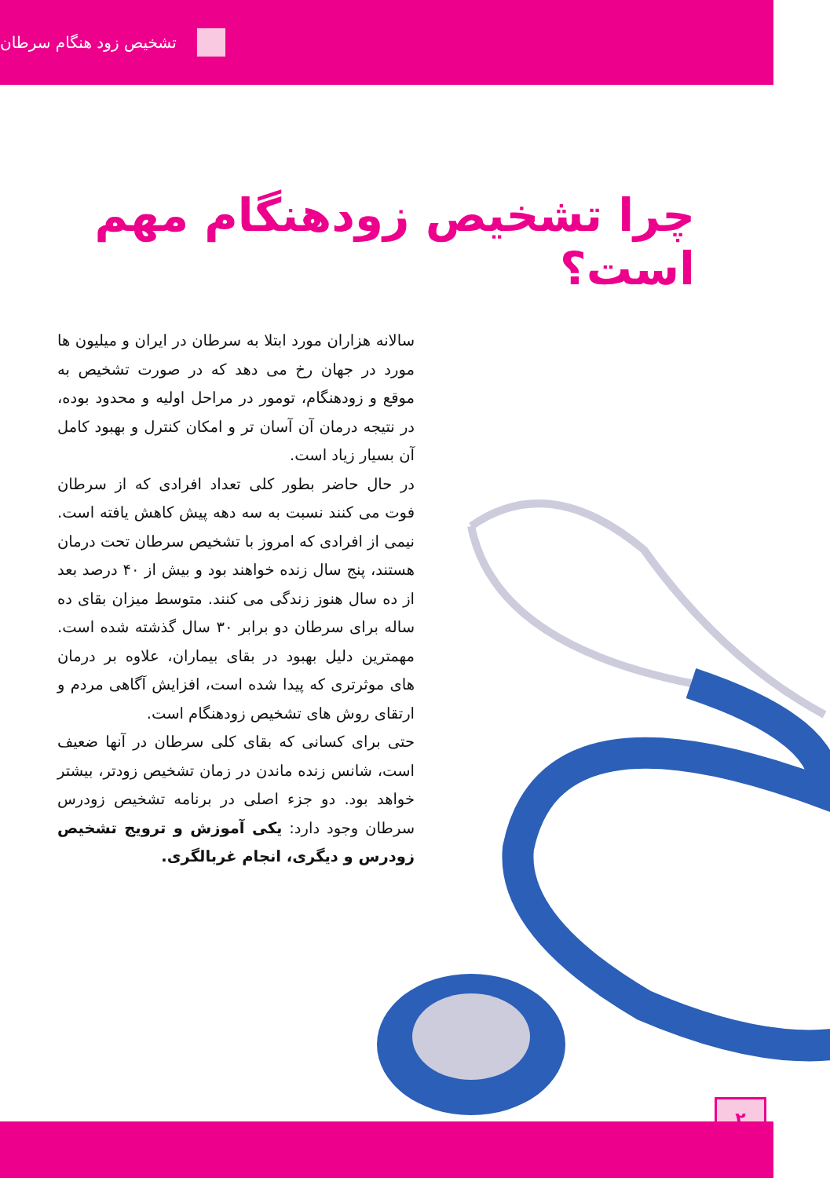تشخیص زود هنگام سرطان
چرا تشخیص زودهنگام مهم است؟
سالانه هزاران مورد ابتلا به سرطان در ایران و میلیون ها مورد در جهان رخ می دهد که در صورت تشخیص به موقع و زودهنگام، تومور در مراحل اولیه و محدود بوده، در نتیجه درمان آن آسان تر و امکان کنترل و بهبود کامل آن بسیار زیاد است.
در حال حاضر بطور کلی تعداد افرادی که از سرطان فوت می کنند نسبت به سه دهه پیش کاهش یافته است. نیمی از افرادی که امروز با تشخیص سرطان تحت درمان هستند، پنج سال زنده خواهند بود و بیش از ۴۰ درصد بعد از ده سال هنوز زندگی می کنند. متوسط میزان بقای ده ساله برای سرطان دو برابر ۳۰ سال گذشته شده است. مهمترین دلیل بهبود در بقای بیماران، علاوه بر درمان های موثرتری که پیدا شده است، افزایش آگاهی مردم و ارتقای روش های تشخیص زودهنگام است.
حتی برای کسانی که بقای کلی سرطان در آنها ضعیف است، شانس زنده ماندن در زمان تشخیص زودتر، بیشتر خواهد بود. دو جزء اصلی در برنامه تشخیص زودرس سرطان وجود دارد: یکی آموزش و ترویج تشخیص زودرس و دیگری، انجام غربالگری.
۲